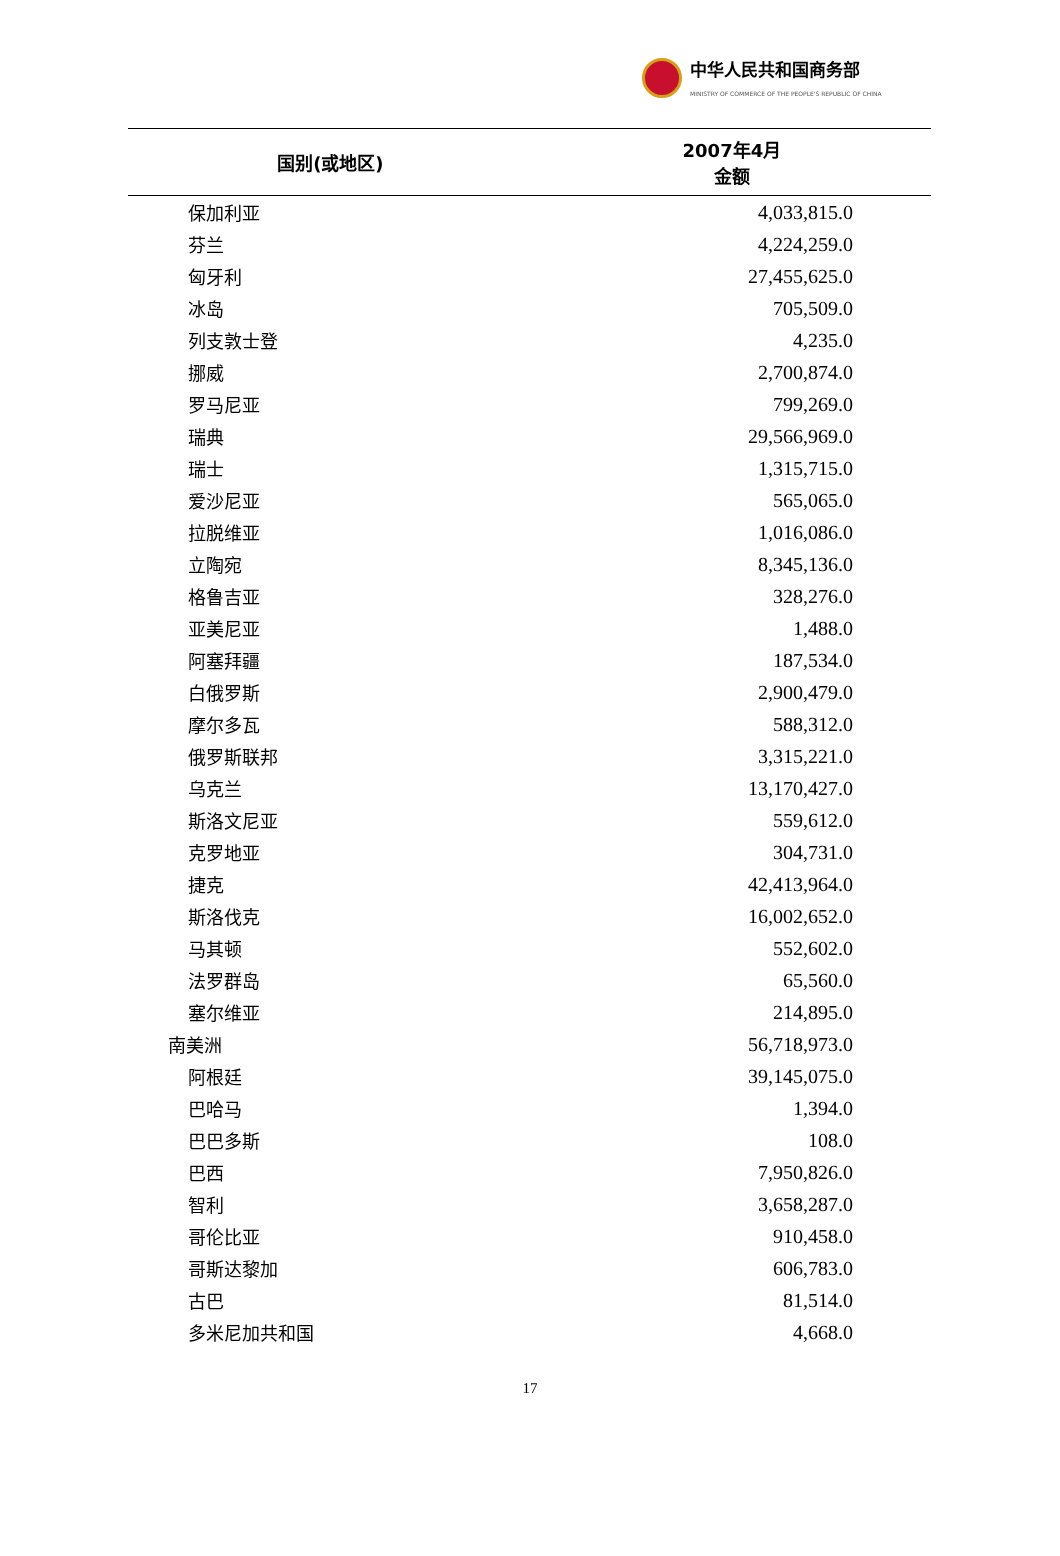中华人民共和国商务部
MINISTRY OF COMMERCE OF THE PEOPLE'S REPUBLIC OF CHINA
| 国别(或地区) | 2007年4月 金额 |
| --- | --- |
| 保加利亚 | 4,033,815.0 |
| 芬兰 | 4,224,259.0 |
| 匈牙利 | 27,455,625.0 |
| 冰岛 | 705,509.0 |
| 列支敦士登 | 4,235.0 |
| 挪威 | 2,700,874.0 |
| 罗马尼亚 | 799,269.0 |
| 瑞典 | 29,566,969.0 |
| 瑞士 | 1,315,715.0 |
| 爱沙尼亚 | 565,065.0 |
| 拉脱维亚 | 1,016,086.0 |
| 立陶宛 | 8,345,136.0 |
| 格鲁吉亚 | 328,276.0 |
| 亚美尼亚 | 1,488.0 |
| 阿塞拜疆 | 187,534.0 |
| 白俄罗斯 | 2,900,479.0 |
| 摩尔多瓦 | 588,312.0 |
| 俄罗斯联邦 | 3,315,221.0 |
| 乌克兰 | 13,170,427.0 |
| 斯洛文尼亚 | 559,612.0 |
| 克罗地亚 | 304,731.0 |
| 捷克 | 42,413,964.0 |
| 斯洛伐克 | 16,002,652.0 |
| 马其顿 | 552,602.0 |
| 法罗群岛 | 65,560.0 |
| 塞尔维亚 | 214,895.0 |
| 南美洲 | 56,718,973.0 |
| 阿根廷 | 39,145,075.0 |
| 巴哈马 | 1,394.0 |
| 巴巴多斯 | 108.0 |
| 巴西 | 7,950,826.0 |
| 智利 | 3,658,287.0 |
| 哥伦比亚 | 910,458.0 |
| 哥斯达黎加 | 606,783.0 |
| 古巴 | 81,514.0 |
| 多米尼加共和国 | 4,668.0 |
17